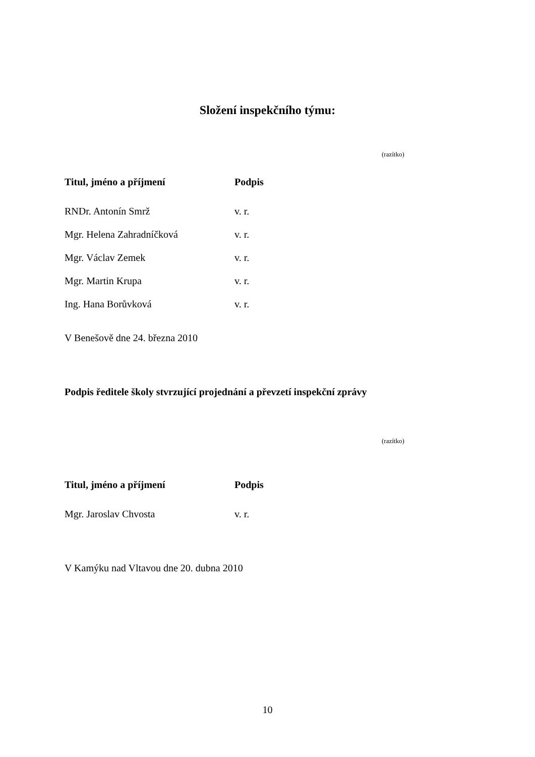Složení inspekčního týmu:
(razítko)
| Titul, jméno a příjmení | Podpis |
| --- | --- |
| RNDr. Antonín Smrž | v. r. |
| Mgr. Helena Zahradníčková | v. r. |
| Mgr. Václav Zemek | v. r. |
| Mgr. Martin Krupa | v. r. |
| Ing. Hana Borůvková | v. r. |
V Benešově dne 24. března 2010
Podpis ředitele školy stvrzující projednání a převzetí inspekční zprávy
(razítko)
| Titul, jméno a příjmení | Podpis |
| --- | --- |
| Mgr. Jaroslav Chvosta | v. r. |
V Kamýku nad Vltavou dne 20. dubna 2010
10